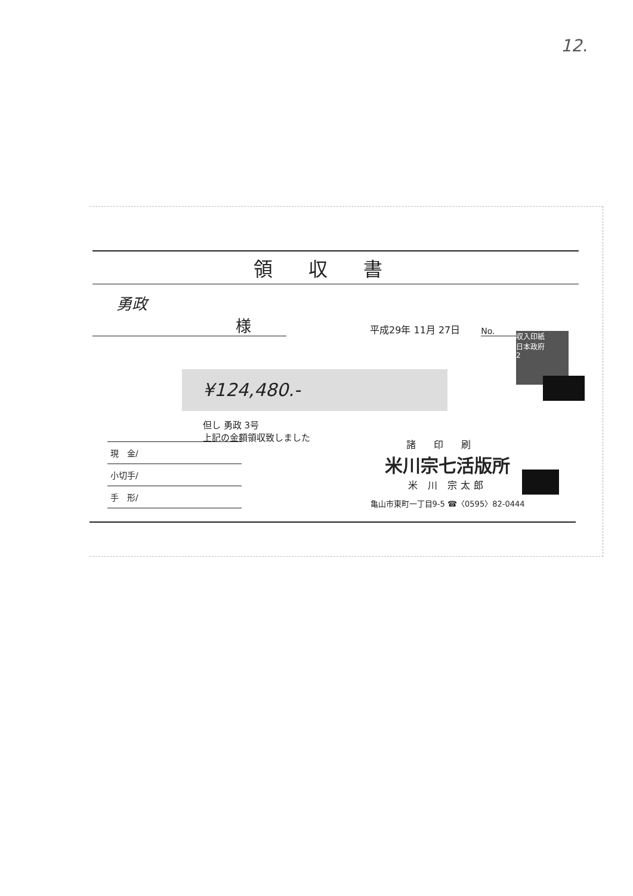12.
領収書
勇政 様
平成29年 11月 27日
No.
¥124,480.-
収入印紙
日本政府
2
但し 勇政 3号
上記の金額領収致しました
現　金/
小切手/
手　形/
諸印刷
米川宗七活版所
米 川 宗太郎
亀山市東町一丁目9-5 ☎〈0595〉82-0444